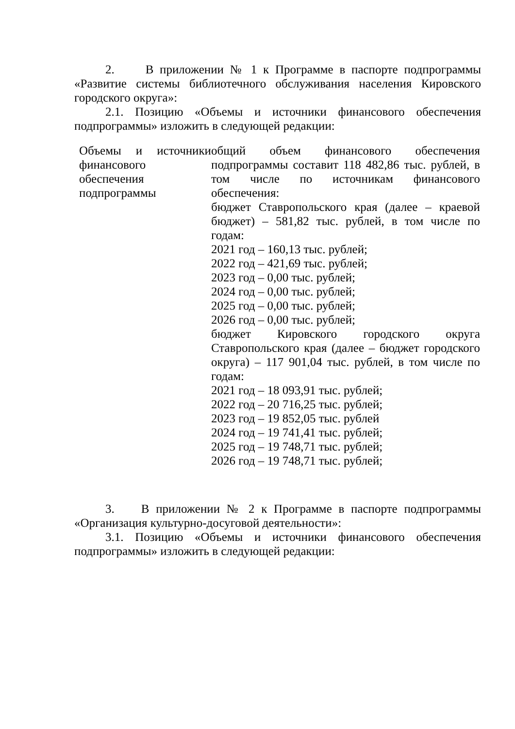2. В приложении № 1 к Программе в паспорте подпрограммы «Развитие системы библиотечного обслуживания населения Кировского городского округа»:
2.1. Позицию «Объемы и источники финансового обеспечения подпрограммы» изложить в следующей редакции:
| Объемы и источники финансового обеспечения подпрограммы | общий объем финансового обеспечения подпрограммы составит 118 482,86 тыс. рублей, в том числе по источникам финансового обеспечения: бюджет Ставропольского края (далее – краевой бюджет) – 581,82 тыс. рублей, в том числе по годам: 2021 год – 160,13 тыс. рублей; 2022 год – 421,69 тыс. рублей; 2023 год – 0,00 тыс. рублей; 2024 год – 0,00 тыс. рублей; 2025 год – 0,00 тыс. рублей; 2026 год – 0,00 тыс. рублей; бюджет Кировского городского округа Ставропольского края (далее – бюджет городского округа) – 117 901,04 тыс. рублей, в том числе по годам: 2021 год – 18 093,91 тыс. рублей; 2022 год – 20 716,25 тыс. рублей; 2023 год – 19 852,05 тыс. рублей 2024 год – 19 741,41 тыс. рублей; 2025 год – 19 748,71 тыс. рублей; 2026 год – 19 748,71 тыс. рублей; |
3. В приложении № 2 к Программе в паспорте подпрограммы «Организация культурно-досуговой деятельности»:
3.1. Позицию «Объемы и источники финансового обеспечения подпрограммы» изложить в следующей редакции: